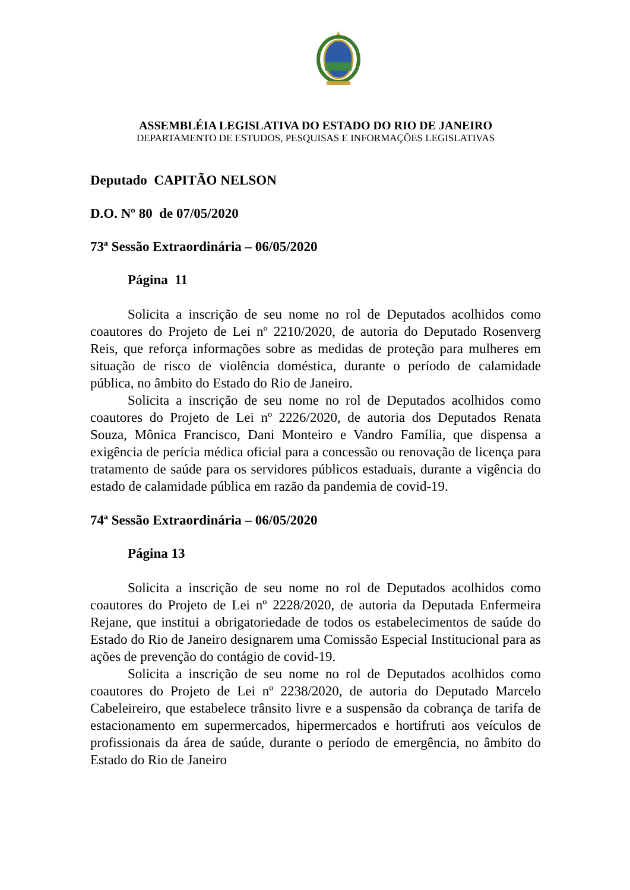ASSEMBLÉIA LEGISLATIVA DO ESTADO DO RIO DE JANEIRO
DEPARTAMENTO DE ESTUDOS, PESQUISAS E INFORMAÇÕES LEGISLATIVAS
Deputado CAPITÃO NELSON
D.O. Nº 80 de 07/05/2020
73ª Sessão Extraordinária – 06/05/2020
Página 11
Solicita a inscrição de seu nome no rol de Deputados acolhidos como coautores do Projeto de Lei nº 2210/2020, de autoria do Deputado Rosenverg Reis, que reforça informações sobre as medidas de proteção para mulheres em situação de risco de violência doméstica, durante o período de calamidade pública, no âmbito do Estado do Rio de Janeiro.
Solicita a inscrição de seu nome no rol de Deputados acolhidos como coautores do Projeto de Lei nº 2226/2020, de autoria dos Deputados Renata Souza, Mônica Francisco, Dani Monteiro e Vandro Família, que dispensa a exigência de perícia médica oficial para a concessão ou renovação de licença para tratamento de saúde para os servidores públicos estaduais, durante a vigência do estado de calamidade pública em razão da pandemia de covid-19.
74ª Sessão Extraordinária – 06/05/2020
Página 13
Solicita a inscrição de seu nome no rol de Deputados acolhidos como coautores do Projeto de Lei nº 2228/2020, de autoria da Deputada Enfermeira Rejane, que institui a obrigatoriedade de todos os estabelecimentos de saúde do Estado do Rio de Janeiro designarem uma Comissão Especial Institucional para as ações de prevenção do contágio de covid-19.
Solicita a inscrição de seu nome no rol de Deputados acolhidos como coautores do Projeto de Lei nº 2238/2020, de autoria do Deputado Marcelo Cabeleireiro, que estabelece trânsito livre e a suspensão da cobrança de tarifa de estacionamento em supermercados, hipermercados e hortifruti aos veículos de profissionais da área de saúde, durante o período de emergência, no âmbito do Estado do Rio de Janeiro